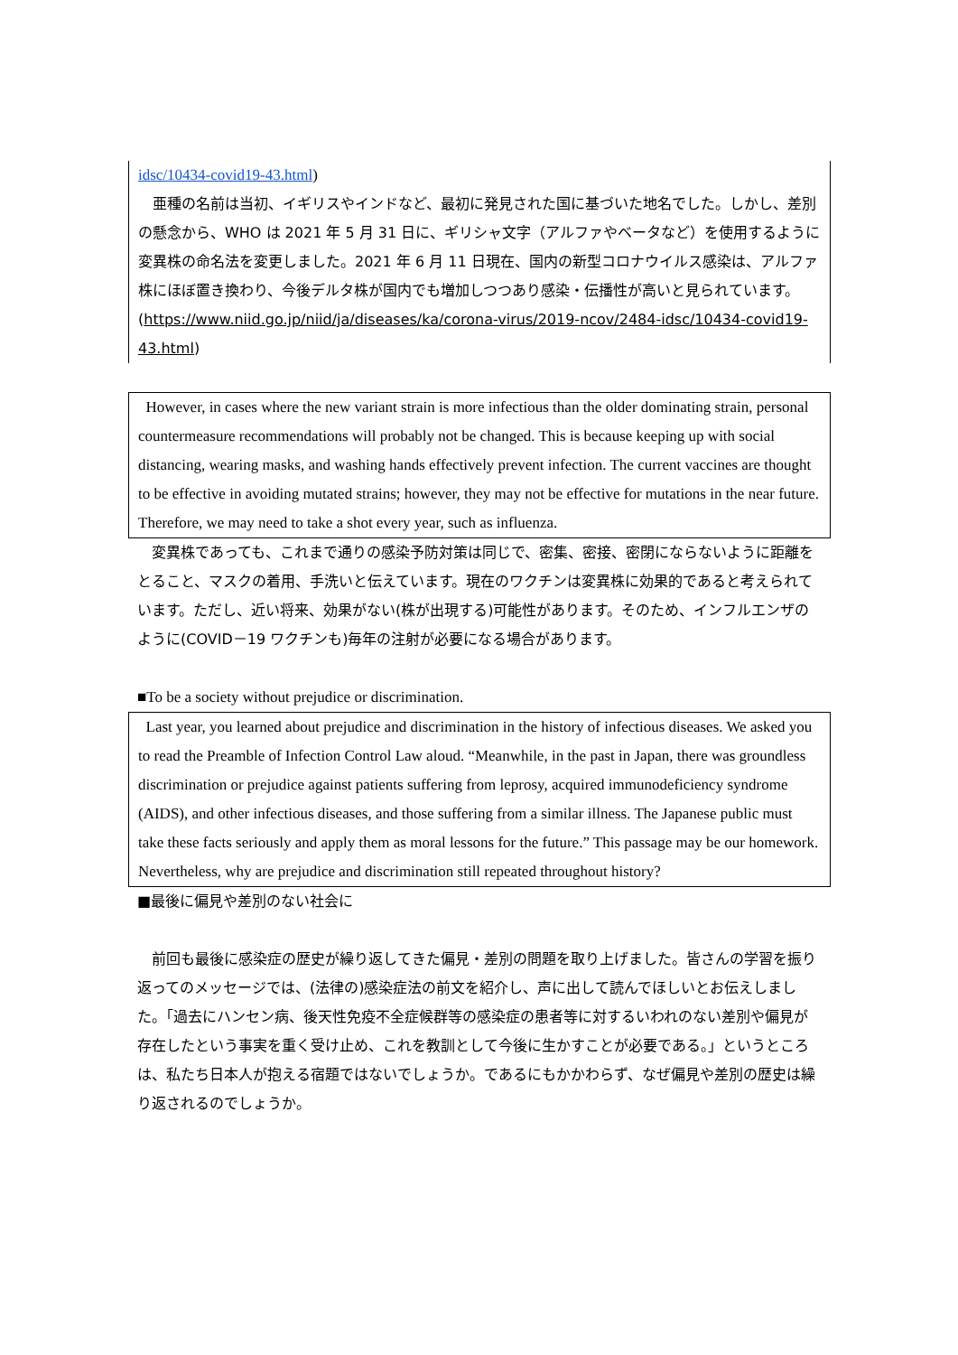idsc/10434-covid19-43.html)
　亜種の名前は当初、イギリスやインドなど、最初に発見された国に基づいた地名でした。しかし、差別の懸念から、WHO は 2021 年 5 月 31 日に、ギリシャ文字（アルファやベータなど）を使用するように変異株の命名法を変更しました。2021 年 6 月 11 日現在、国内の新型コロナウイルス感染は、アルファ株にほぼ置き換わり、今後デルタ株が国内でも増加しつつあり感染・伝播性が高いと見られています。(https://www.niid.go.jp/niid/ja/diseases/ka/corona-virus/2019-ncov/2484-idsc/10434-covid19-43.html)
However, in cases where the new variant strain is more infectious than the older dominating strain, personal countermeasure recommendations will probably not be changed. This is because keeping up with social distancing, wearing masks, and washing hands effectively prevent infection. The current vaccines are thought to be effective in avoiding mutated strains; however, they may not be effective for mutations in the near future. Therefore, we may need to take a shot every year, such as influenza.
　変異株であっても、これまで通りの感染予防対策は同じで、密集、密接、密閉にならないように距離をとること、マスクの着用、手洗いと伝えています。現在のワクチンは変異株に効果的であると考えられています。ただし、近い将来、効果がない(株が出現する)可能性があります。そのため、インフルエンザのように(COVID－19 ワクチンも)毎年の注射が必要になる場合があります。
■To be a society without prejudice or discrimination.
Last year, you learned about prejudice and discrimination in the history of infectious diseases. We asked you to read the Preamble of Infection Control Law aloud. “Meanwhile, in the past in Japan, there was groundless discrimination or prejudice against patients suffering from leprosy, acquired immunodeficiency syndrome (AIDS), and other infectious diseases, and those suffering from a similar illness. The Japanese public must take these facts seriously and apply them as moral lessons for the future.” This passage may be our homework. Nevertheless, why are prejudice and discrimination still repeated throughout history?
■最後に偏見や差別のない社会に
　前回も最後に感染症の歴史が繰り返してきた偏見・差別の問題を取り上げました。皆さんの学習を振り返ってのメッセージでは、(法律の)感染症法の前文を紹介し、声に出して読んでほしいとお伝えしました。「過去にハンセン病、後天性免疫不全症候群等の感染症の患者等に対するいわれのない差別や偏見が存在したという事実を重く受け止め、これを教訓として今後に生かすことが必要である。」というところは、私たち日本人が抱える宿題ではないでしょうか。であるにもかかわらず、なぜ偏見や差別の歴史は繰り返されるのでしょうか。